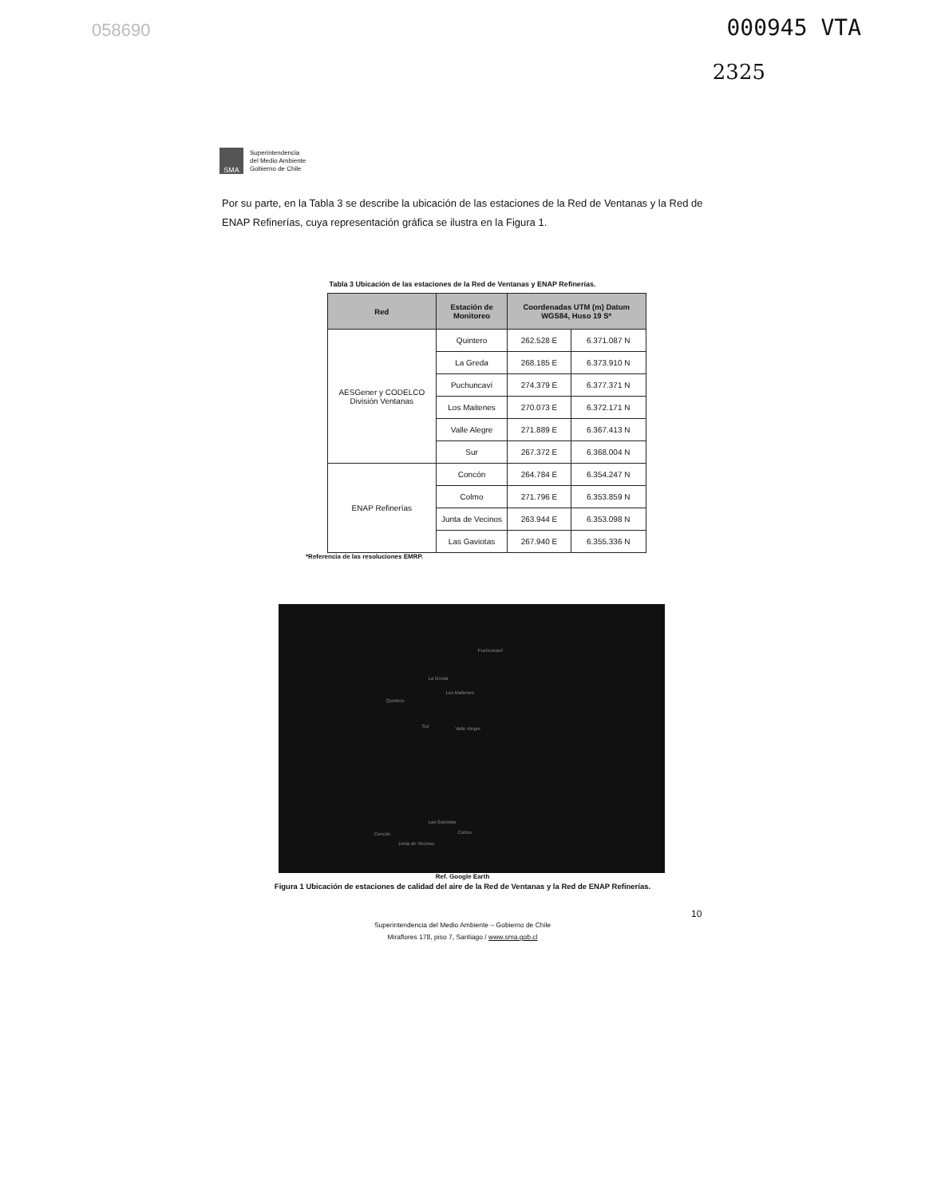058690 000945 VTA
2325
SMA
Superintendencia
del Medio Ambiente
Gobierno de Chile
Por su parte, en la Tabla 3 se describe la ubicación de las estaciones de la Red de Ventanas y la Red de ENAP Refinerías, cuya representación gráfica se ilustra en la Figura 1.
Tabla 3 Ubicación de las estaciones de la Red de Ventanas y ENAP Refinerías.
| Red | Estación de Monitoreo | Coordenadas UTM (m) Datum WGS84, Huso 19 S* | |
| --- | --- | --- | --- |
| AESGener y CODELCO División Ventanas | Quintero | 262.528 E | 6.371.087 N |
| | La Greda | 268.185 E | 6.373.910 N |
| | Puchuncaví | 274.379 E | 6.377.371 N |
| | Los Maitenes | 270.073 E | 6.372.171 N |
| | Valle Alegre | 271.889 E | 6.367.413 N |
| | Sur | 267.372 E | 6.368.004 N |
| ENAP Refinerías | Concón | 264.784 E | 6.354.247 N |
| | Colmo | 271.796 E | 6.353.859 N |
| | Junta de Vecinos | 263.944 E | 6.353.098 N |
| | Las Gaviotas | 267.940 E | 6.355.336 N |
*Referencia de las resoluciones EMRP.
Puchuncaví
La Greda
Los Maitenes
Quintero
Sur Valle Alegre
Las Gaviotas
Concón Colmo
Junta de Vecinos
Ref. Google Earth
Figura 1 Ubicación de estaciones de calidad del aire de la Red de Ventanas y la Red de ENAP Refinerías.
10
Superintendencia del Medio Ambiente – Gobierno de Chile
Miraflores 178, piso 7, Santiago / www.sma.gob.cl